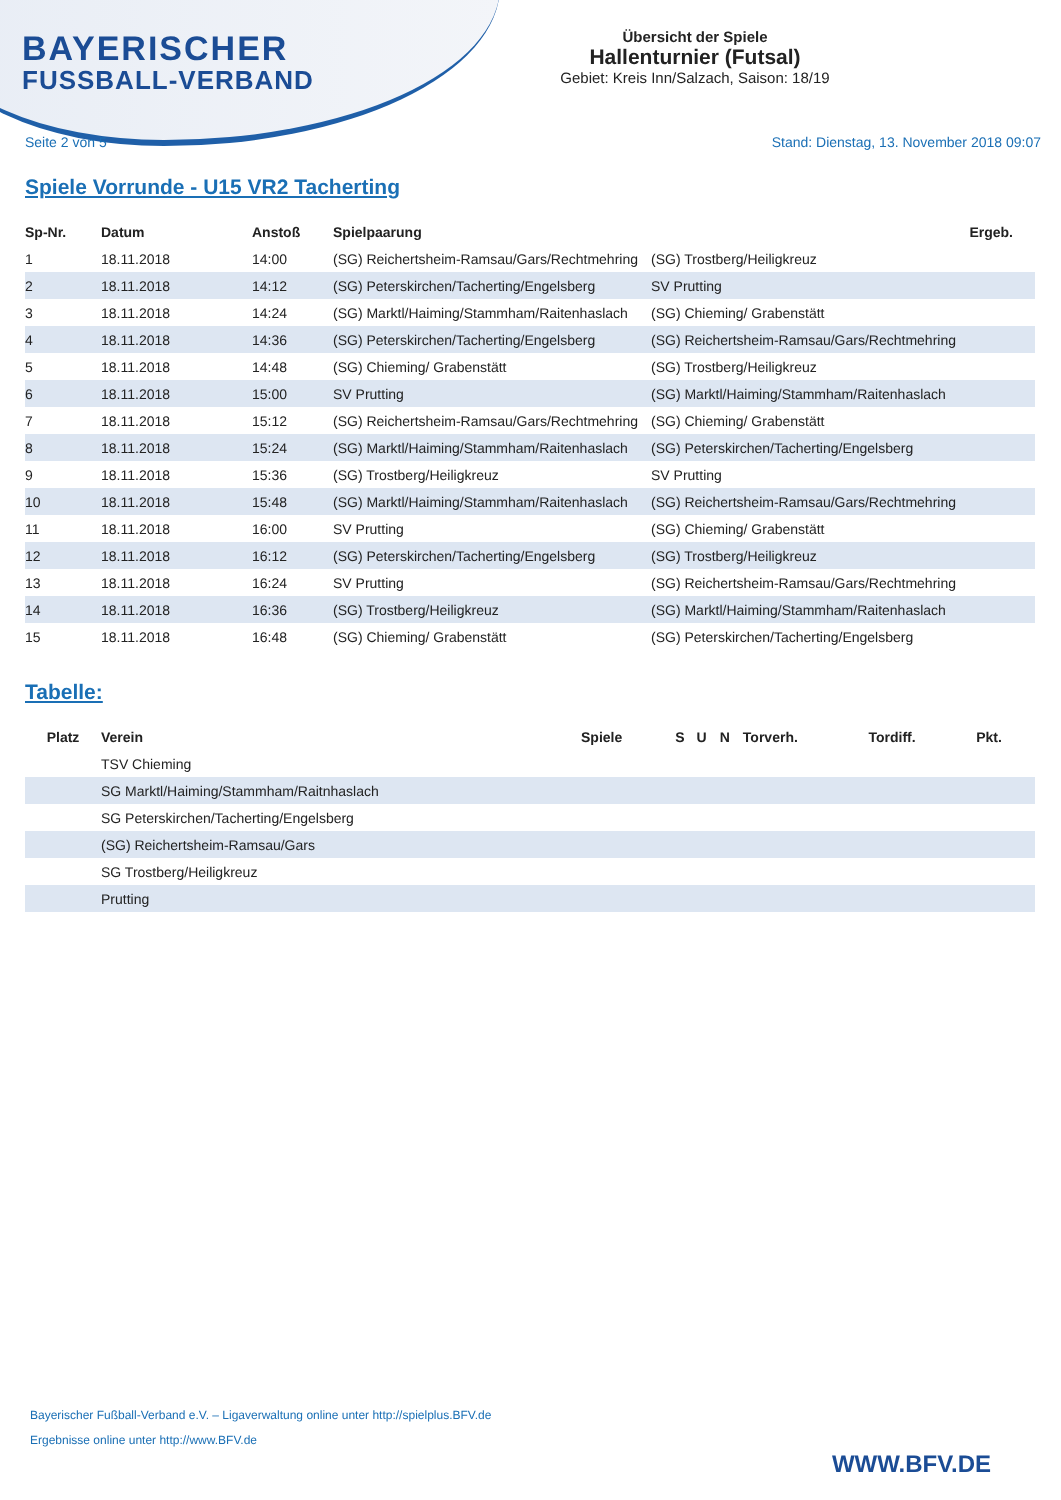BAYERISCHER
FUSSBALL-VERBAND
Übersicht der Spiele
Hallenturnier (Futsal)
Gebiet: Kreis Inn/Salzach, Saison: 18/19
Seite 2 von 5 Stand: Dienstag, 13. November 2018 09:07
Spiele Vorrunde - U15 VR2 Tacherting
| Sp-Nr. | Datum | Anstoß | Spielpaarung | | Ergeb. |
| --- | --- | --- | --- | --- | --- |
| 1 | 18.11.2018 | 14:00 | (SG) Reichertsheim-Ramsau/Gars/Rechtmehring | (SG) Trostberg/Heiligkreuz | |
| 2 | 18.11.2018 | 14:12 | (SG) Peterskirchen/Tacherting/Engelsberg | SV Prutting | |
| 3 | 18.11.2018 | 14:24 | (SG) Marktl/Haiming/Stammham/Raitenhaslach | (SG) Chieming/ Grabenstätt | |
| 4 | 18.11.2018 | 14:36 | (SG) Peterskirchen/Tacherting/Engelsberg | (SG) Reichertsheim-Ramsau/Gars/Rechtmehring | |
| 5 | 18.11.2018 | 14:48 | (SG) Chieming/ Grabenstätt | (SG) Trostberg/Heiligkreuz | |
| 6 | 18.11.2018 | 15:00 | SV Prutting | (SG) Marktl/Haiming/Stammham/Raitenhaslach | |
| 7 | 18.11.2018 | 15:12 | (SG) Reichertsheim-Ramsau/Gars/Rechtmehring | (SG) Chieming/ Grabenstätt | |
| 8 | 18.11.2018 | 15:24 | (SG) Marktl/Haiming/Stammham/Raitenhaslach | (SG) Peterskirchen/Tacherting/Engelsberg | |
| 9 | 18.11.2018 | 15:36 | (SG) Trostberg/Heiligkreuz | SV Prutting | |
| 10 | 18.11.2018 | 15:48 | (SG) Marktl/Haiming/Stammham/Raitenhaslach | (SG) Reichertsheim-Ramsau/Gars/Rechtmehring | |
| 11 | 18.11.2018 | 16:00 | SV Prutting | (SG) Chieming/ Grabenstätt | |
| 12 | 18.11.2018 | 16:12 | (SG) Peterskirchen/Tacherting/Engelsberg | (SG) Trostberg/Heiligkreuz | |
| 13 | 18.11.2018 | 16:24 | SV Prutting | (SG) Reichertsheim-Ramsau/Gars/Rechtmehring | |
| 14 | 18.11.2018 | 16:36 | (SG) Trostberg/Heiligkreuz | (SG) Marktl/Haiming/Stammham/Raitenhaslach | |
| 15 | 18.11.2018 | 16:48 | (SG) Chieming/ Grabenstätt | (SG) Peterskirchen/Tacherting/Engelsberg | |
Tabelle:
| Platz | Verein | Spiele | S | U | N | Torverh. | Tordiff. | Pkt. |
| --- | --- | --- | --- | --- | --- | --- | --- | --- |
| | TSV Chieming | | | | | | | |
| | SG Marktl/Haiming/Stammham/Raitnhaslach | | | | | | | |
| | SG Peterskirchen/Tacherting/Engelsberg | | | | | | | |
| | (SG) Reichertsheim-Ramsau/Gars | | | | | | | |
| | SG Trostberg/Heiligkreuz | | | | | | | |
| | Prutting | | | | | | | |
Bayerischer Fußball-Verband e.V. – Ligaverwaltung online unter http://spielplus.BFV.de
Ergebnisse online unter http://www.BFV.de
WWW.BFV.DE